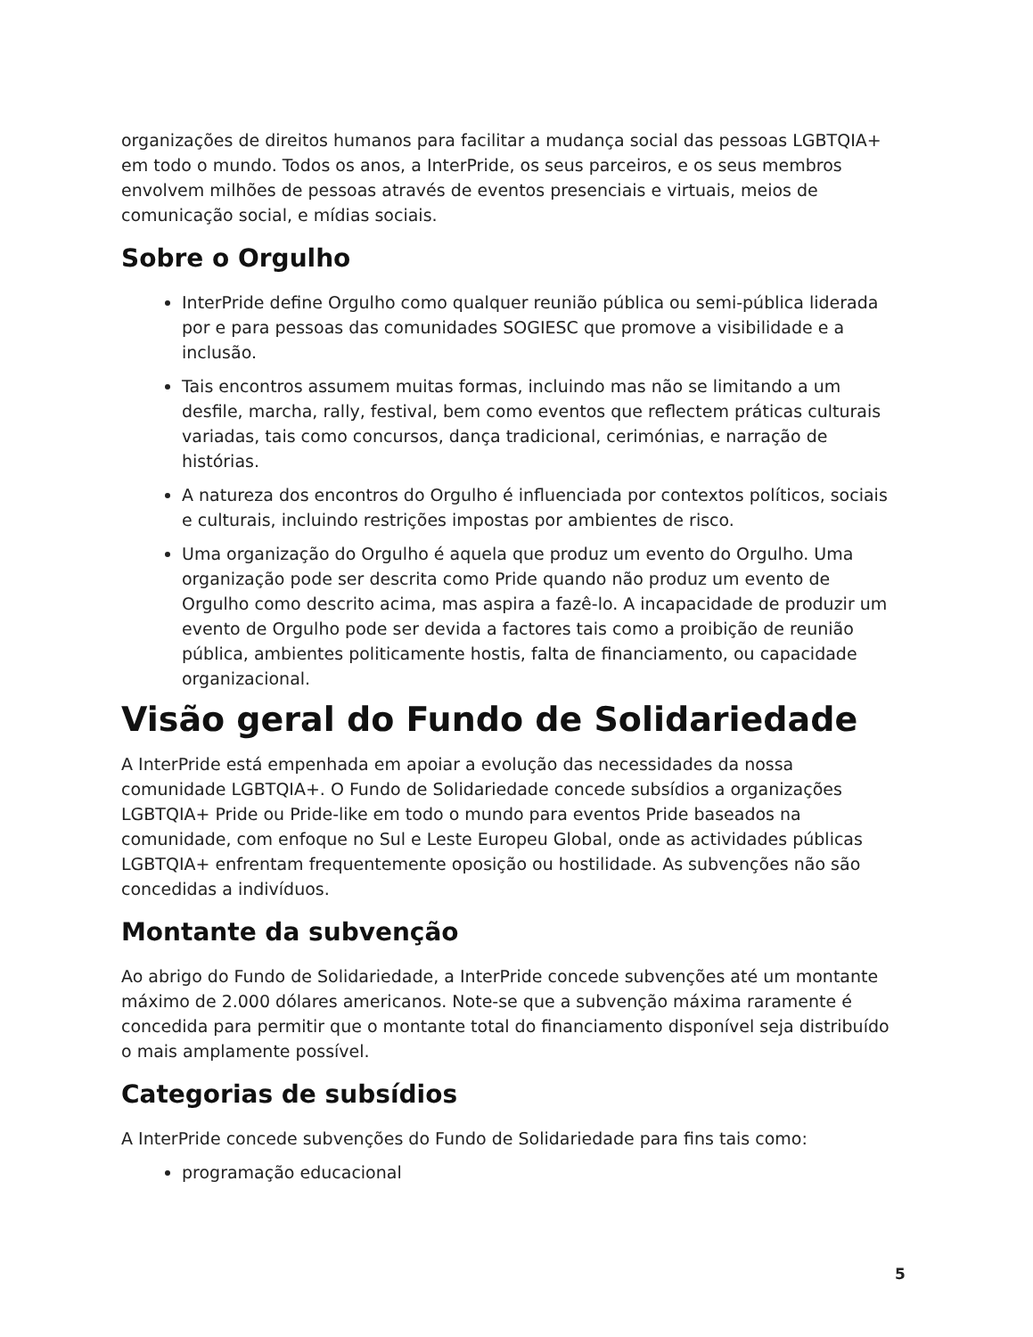organizações de direitos humanos para facilitar a mudança social das pessoas LGBTQIA+ em todo o mundo. Todos os anos, a InterPride, os seus parceiros, e os seus membros envolvem milhões de pessoas através de eventos presenciais e virtuais, meios de comunicação social, e mídias sociais.
Sobre o Orgulho
InterPride define Orgulho como qualquer reunião pública ou semi-pública liderada por e para pessoas das comunidades SOGIESC que promove a visibilidade e a inclusão.
Tais encontros assumem muitas formas, incluindo mas não se limitando a um desfile, marcha, rally, festival, bem como eventos que reflectem práticas culturais variadas, tais como concursos, dança tradicional, cerimónias, e narração de histórias.
A natureza dos encontros do Orgulho é influenciada por contextos políticos, sociais e culturais, incluindo restrições impostas por ambientes de risco.
Uma organização do Orgulho é aquela que produz um evento do Orgulho. Uma organização pode ser descrita como Pride quando não produz um evento de Orgulho como descrito acima, mas aspira a fazê-lo. A incapacidade de produzir um evento de Orgulho pode ser devida a factores tais como a proibição de reunião pública, ambientes politicamente hostis, falta de financiamento, ou capacidade organizacional.
Visão geral do Fundo de Solidariedade
A InterPride está empenhada em apoiar a evolução das necessidades da nossa comunidade LGBTQIA+. O Fundo de Solidariedade concede subsídios a organizações LGBTQIA+ Pride ou Pride-like em todo o mundo para eventos Pride baseados na comunidade, com enfoque no Sul e Leste Europeu Global, onde as actividades públicas LGBTQIA+ enfrentam frequentemente oposição ou hostilidade. As subvenções não são concedidas a indivíduos.
Montante da subvenção
Ao abrigo do Fundo de Solidariedade, a InterPride concede subvenções até um montante máximo de 2.000 dólares americanos. Note-se que a subvenção máxima raramente é concedida para permitir que o montante total do financiamento disponível seja distribuído o mais amplamente possível.
Categorias de subsídios
A InterPride concede subvenções do Fundo de Solidariedade para fins tais como:
programação educacional
5